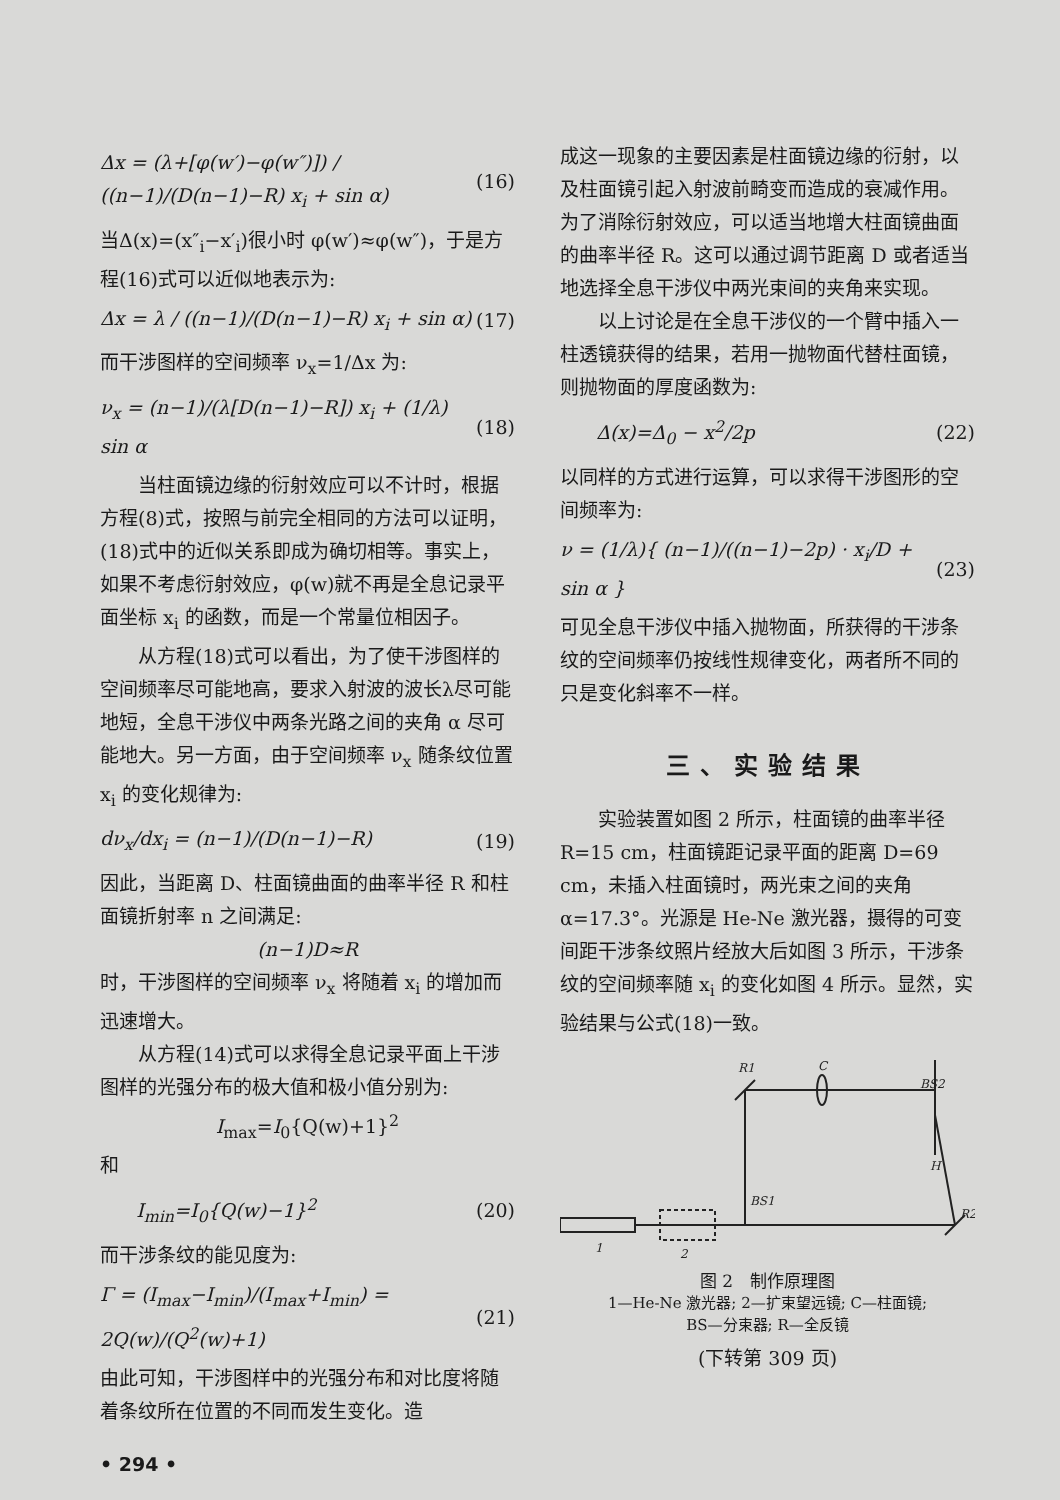Δx = (λ+[φ(w′)−φ(w″)]) / ((n−1)/(D(n−1)−R) x<sub>i</sub> + sin α) (16)
当Δ(x)=(x″<sub>i</sub>−x′<sub>i</sub>)很小时 φ(w′)≈φ(w″)，于是方程(16)式可以近似地表示为:
Δx = λ / ((n−1)/(D(n−1)−R) x<sub>i</sub> + sin α) (17)
而干涉图样的空间频率 ν<sub>x</sub>=1/Δx 为:
ν<sub>x</sub> = (n−1)/(λ[D(n−1)−R]) x<sub>i</sub> + (1/λ) sin α (18)
当柱面镜边缘的衍射效应可以不计时，根据方程(8)式，按照与前完全相同的方法可以证明，(18)式中的近似关系即成为确切相等。事实上，如果不考虑衍射效应，φ(w)就不再是全息记录平面坐标 x<sub>i</sub> 的函数，而是一个常量位相因子。
从方程(18)式可以看出，为了使干涉图样的空间频率尽可能地高，要求入射波的波长λ尽可能地短，全息干涉仪中两条光路之间的夹角 α 尽可能地大。另一方面，由于空间频率 ν<sub>x</sub> 随条纹位置 x<sub>i</sub> 的变化规律为:
dν<sub>x</sub>/dx<sub>i</sub> = (n−1)/(D(n−1)−R) (19)
因此，当距离 D、柱面镜曲面的曲率半径 R 和柱面镜折射率 n 之间满足:
(n−1)D≈R
时，干涉图样的空间频率 ν<sub>x</sub> 将随着 x<sub>i</sub> 的增加而迅速增大。
从方程(14)式可以求得全息记录平面上干涉图样的光强分布的极大值和极小值分别为:
I<sub>max</sub>=I<sub>0</sub>{Q(w)+1}<sup>2</sup>
和
I<sub>min</sub>=I<sub>0</sub>{Q(w)−1}<sup>2</sup> (20)
而干涉条纹的能见度为:
Γ = (I<sub>max</sub>−I<sub>min</sub>)/(I<sub>max</sub>+I<sub>min</sub>) = 2Q(w)/(Q<sup>2</sup>(w)+1) (21)
由此可知，干涉图样中的光强分布和对比度将随着条纹所在位置的不同而发生变化。造
• 294 •
成这一现象的主要因素是柱面镜边缘的衍射，以及柱面镜引起入射波前畸变而造成的衰减作用。为了消除衍射效应，可以适当地增大柱面镜曲面的曲率半径 R。这可以通过调节距离 D 或者适当地选择全息干涉仪中两光束间的夹角来实现。
以上讨论是在全息干涉仪的一个臂中插入一柱透镜获得的结果，若用一抛物面代替柱面镜，则抛物面的厚度函数为:
Δ(x)=Δ<sub>0</sub> − x<sup>2</sup>/2p (22)
以同样的方式进行运算，可以求得干涉图形的空间频率为:
ν = (1/λ){ (n−1)/((n−1)−2p) · x<sub>i</sub>/D + sin α } (23)
可见全息干涉仪中插入抛物面，所获得的干涉条纹的空间频率仍按线性规律变化，两者所不同的只是变化斜率不一样。
三、实验结果
实验装置如图 2 所示，柱面镜的曲率半径 R=15 cm，柱面镜距记录平面的距离 D=69 cm，未插入柱面镜时，两光束之间的夹角 α=17.3°。光源是 He-Ne 激光器，摄得的可变间距干涉条纹照片经放大后如图 3 所示，干涉条纹的空间频率随 x<sub>i</sub> 的变化如图 4 所示。显然，实验结果与公式(18)一致。
R1
C
BS2
H
BS1
R2
1
2
图 2　制作原理图
1—He-Ne 激光器; 2—扩束望远镜; C—柱面镜;
BS—分束器; R—全反镜
(下转第 309 页)